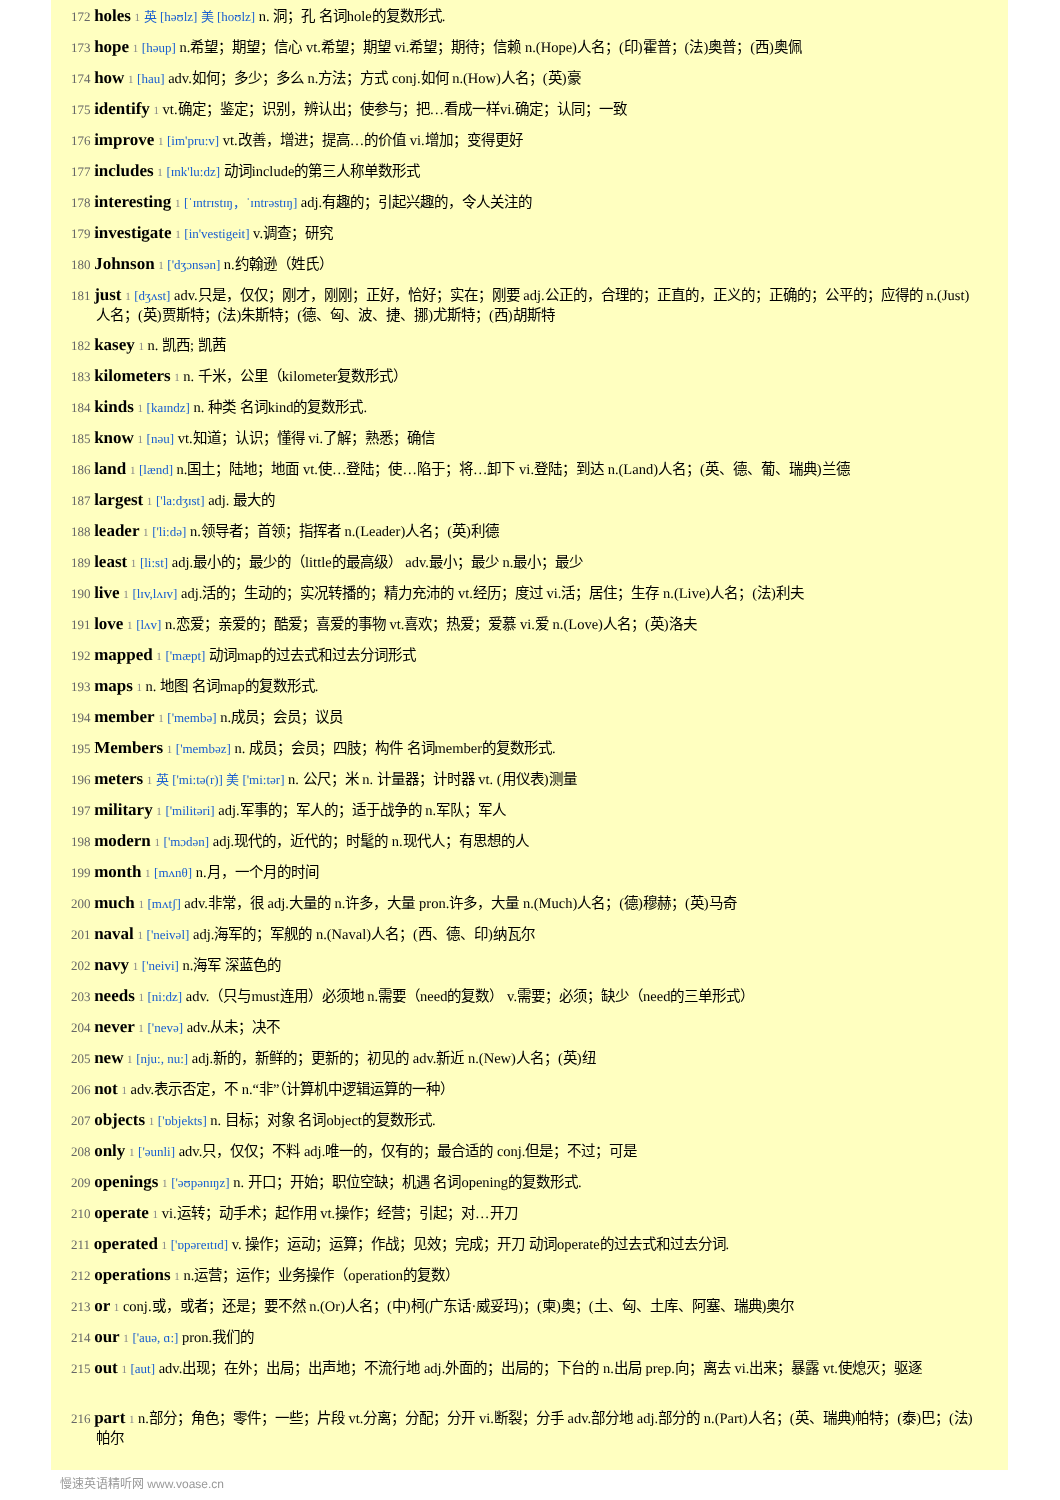172 holes 1 英 [həʊlz] 美 [hoʊlz] n. 洞；孔 名词hole的复数形式.
173 hope 1 [həup] n.希望；期望；信心 vt.希望；期望 vi.希望；期待；信赖 n.(Hope)人名；(印)霍普；(法)奥普；(西)奥佩
174 how 1 [hau] adv.如何；多少；多么 n.方法；方式 conj.如何 n.(How)人名；(英)豪
175 identify 1 vt.确定；鉴定；识别，辨认出；使参与；把…看成一样vi.确定；认同；一致
176 improve 1 [im'pru:v] vt.改善，增进；提高…的价值 vi.增加；变得更好
177 includes 1 [ɪnk'lu:dz] 动词include的第三人称单数形式
178 interesting 1 [ˈɪntrɪstɪŋ，ˈɪntrəstɪŋ] adj.有趣的；引起兴趣的，令人关注的
179 investigate 1 [in'vestigeit] v.调查；研究
180 Johnson 1 ['dʒɔnsən] n.约翰逊（姓氏）
181 just 1 [dʒʌst] adv.只是，仅仅；刚才，刚刚；正好，恰好；实在；刚要 adj.公正的，合理的；正直的，正义的；正确的；公平的；应得的 n.(Just)人名；(英)贾斯特；(法)朱斯特；(德、匈、波、捷、挪)尤斯特；(西)胡斯特
182 kasey 1 n. 凯西; 凯茜
183 kilometers 1 n. 千米，公里（kilometer复数形式）
184 kinds 1 [kaɪndz] n. 种类 名词kind的复数形式.
185 know 1 [nəu] vt.知道；认识；懂得 vi.了解；熟悉；确信
186 land 1 [lænd] n.国土；陆地；地面 vt.使…登陆；使…陷于；将…卸下 vi.登陆；到达 n.(Land)人名；(英、德、葡、瑞典)兰德
187 largest 1 ['la:dʒɪst] adj. 最大的
188 leader 1 ['li:də] n.领导者；首领；指挥者 n.(Leader)人名；(英)利德
189 least 1 [li:st] adj.最小的；最少的（little的最高级） adv.最小；最少 n.最小；最少
190 live 1 [lɪv,lʌɪv] adj.活的；生动的；实况转播的；精力充沛的 vt.经历；度过 vi.活；居住；生存 n.(Live)人名；(法)利夫
191 love 1 [lʌv] n.恋爱；亲爱的；酷爱；喜爱的事物 vt.喜欢；热爱；爱慕 vi.爱 n.(Love)人名；(英)洛夫
192 mapped 1 ['mæpt] 动词map的过去式和过去分词形式
193 maps 1 n. 地图 名词map的复数形式.
194 member 1 ['membə] n.成员；会员；议员
195 Members 1 ['membəz] n. 成员；会员；四肢；构件 名词member的复数形式.
196 meters 1 英 ['mi:tə(r)] 美 ['mi:tər] n. 公尺；米 n. 计量器；计时器 vt. (用仪表)测量
197 military 1 ['militəri] adj.军事的；军人的；适于战争的 n.军队；军人
198 modern 1 ['mɔdən] adj.现代的，近代的；时髦的 n.现代人；有思想的人
199 month 1 [mʌnθ] n.月，一个月的时间
200 much 1 [mʌtʃ] adv.非常，很 adj.大量的 n.许多，大量 pron.许多，大量 n.(Much)人名；(德)穆赫；(英)马奇
201 naval 1 ['neivəl] adj.海军的；军舰的 n.(Naval)人名；(西、德、印)纳瓦尔
202 navy 1 ['neivi] n.海军 深蓝色的
203 needs 1 [ni:dz] adv.（只与must连用）必须地 n.需要（need的复数） v.需要；必须；缺少（need的三单形式）
204 never 1 ['nevə] adv.从未；决不
205 new 1 [nju:, nu:] adj.新的，新鲜的；更新的；初见的 adv.新近 n.(New)人名；(英)纽
206 not 1 adv.表示否定，不 n.“非”（计算机中逻辑运算的一种）
207 objects 1 ['ɒbjekts] n. 目标；对象 名词object的复数形式.
208 only 1 ['əunli] adv.只，仅仅；不料 adj.唯一的，仅有的；最合适的 conj.但是；不过；可是
209 openings 1 ['əʊpənɪŋz] n. 开口；开始；职位空缺；机遇 名词opening的复数形式.
210 operate 1 vi.运转；动手术；起作用 vt.操作；经营；引起；对…开刀
211 operated 1 ['ɒpəreɪtɪd] v. 操作；运动；运算；作战；见效；完成；开刀 动词operate的过去式和过去分词.
212 operations 1 n.运营；运作；业务操作（operation的复数）
213 or 1 conj.或，或者；还是；要不然 n.(Or)人名；(中)柯(广东话·威妥玛)；(柬)奥；(土、匈、土库、阿塞、瑞典)奥尔
214 our 1 ['auə, ɑ:] pron.我们的
215 out 1 [aut] adv.出现；在外；出局；出声地；不流行地 adj.外面的；出局的；下台的 n.出局 prep.向；离去 vi.出来；暴露 vt.使熄灭；驱逐
216 part 1 n.部分；角色；零件；一些；片段 vt.分离；分配；分开 vi.断裂；分手 adv.部分地 adj.部分的 n.(Part)人名；(英、瑞典)帕特；(泰)巴；(法)帕尔
慢速英语精听网 www.voase.cn